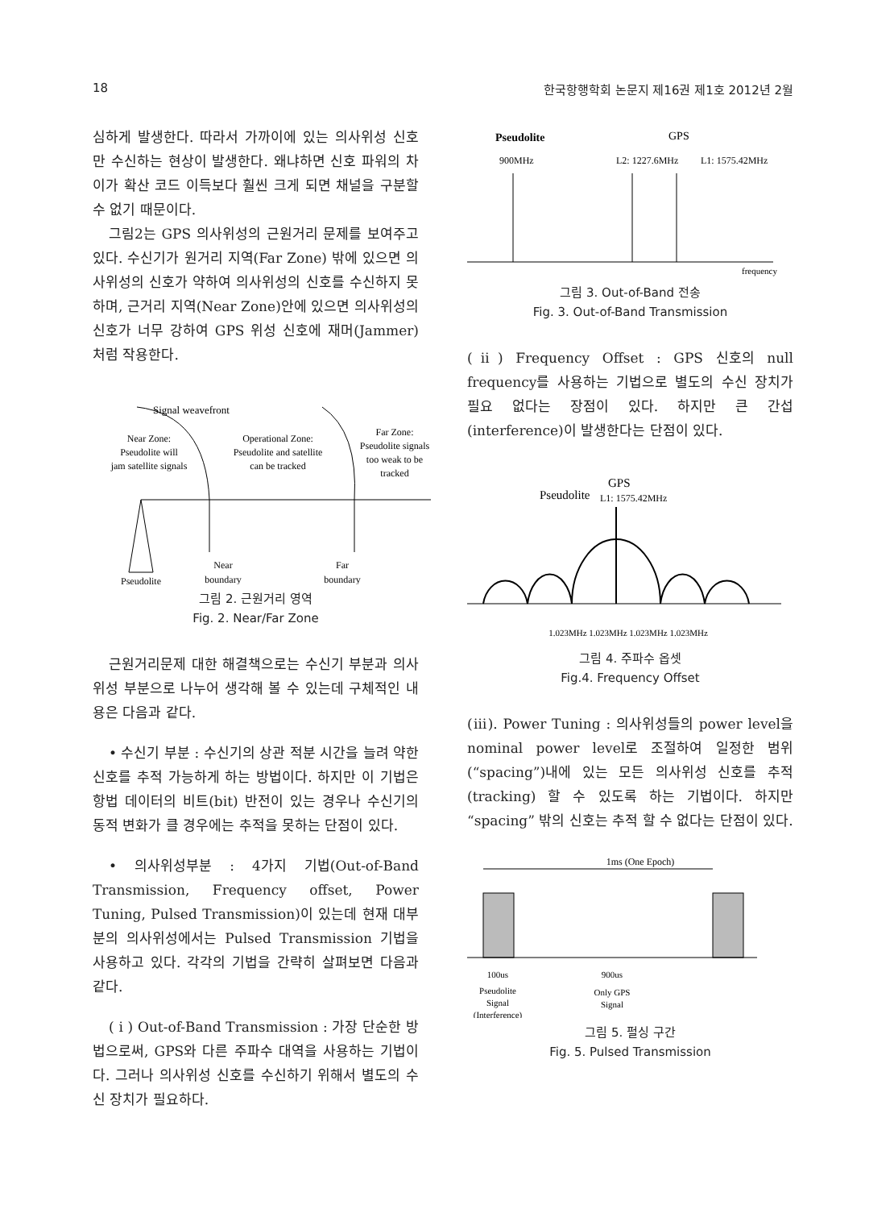18 한국항행학회 논문지 제16권 제1호 2012년 2월
심하게 발생한다. 따라서 가까이에 있는 의사위성 신호만 수신하는 현상이 발생한다. 왜냐하면 신호 파워의 차이가 확산 코드 이득보다 훨씬 크게 되면 채널을 구분할 수 없기 때문이다.
그림2는 GPS 의사위성의 근원거리 문제를 보여주고 있다. 수신기가 원거리 지역(Far Zone) 밖에 있으면 의사위성의 신호가 약하여 의사위성의 신호를 수신하지 못하며, 근거리 지역(Near Zone)안에 있으면 의사위성의 신호가 너무 강하여 GPS 위성 신호에 재머(Jammer)처럼 작용한다.
Signal weavefront
Near Zone:
Pseudolite will
jam satellite signals
Operational Zone:
Pseudolite and satellite
can be tracked
Far Zone:
Pseudolite signals
too weak to be
tracked
Pseudolite
Near
boundary
Far
boundary
그림 2. 근원거리 영역
Fig. 2. Near/Far Zone
근원거리문제 대한 해결책으로는 수신기 부분과 의사위성 부분으로 나누어 생각해 볼 수 있는데 구체적인 내용은 다음과 같다.
• 수신기 부분 : 수신기의 상관 적분 시간을 늘려 약한 신호를 추적 가능하게 하는 방법이다. 하지만 이 기법은 항법 데이터의 비트(bit) 반전이 있는 경우나 수신기의 동적 변화가 클 경우에는 추적을 못하는 단점이 있다.
• 의사위성부분 : 4가지 기법(Out-of-Band Transmission, Frequency offset, Power Tuning, Pulsed Transmission)이 있는데 현재 대부분의 의사위성에서는 Pulsed Transmission 기법을 사용하고 있다. 각각의 기법을 간략히 살펴보면 다음과 같다.
( i ) Out-of-Band Transmission : 가장 단순한 방법으로써, GPS와 다른 주파수 대역을 사용하는 기법이다. 그러나 의사위성 신호를 수신하기 위해서 별도의 수신 장치가 필요하다.
Pseudolite
GPS
900MHz
L2: 1227.6MHz
L1: 1575.42MHz
frequency
그림 3. Out-of-Band 전송
Fig. 3. Out-of-Band Transmission
(ⅱ) Frequency Offset : GPS 신호의 null frequency를 사용하는 기법으로 별도의 수신 장치가 필요 없다는 장점이 있다. 하지만 큰 간섭(interference)이 발생한다는 단점이 있다.
Pseudolite
GPS
L1: 1575.42MHz
1.023MHz 1.023MHz 1.023MHz 1.023MHz
그림 4. 주파수 옵셋
Fig.4. Frequency Offset
(ⅲ). Power Tuning : 의사위성들의 power level을 nominal power level로 조절하여 일정한 범위(“spacing”)내에 있는 모든 의사위성 신호를 추적(tracking) 할 수 있도록 하는 기법이다. 하지만 “spacing” 밖의 신호는 추적 할 수 없다는 단점이 있다.
1ms (One Epoch)
100us
900us
Pseudolite
Signal
(Interference)
Only GPS
Signal
그림 5. 펄싱 구간
Fig. 5. Pulsed Transmission